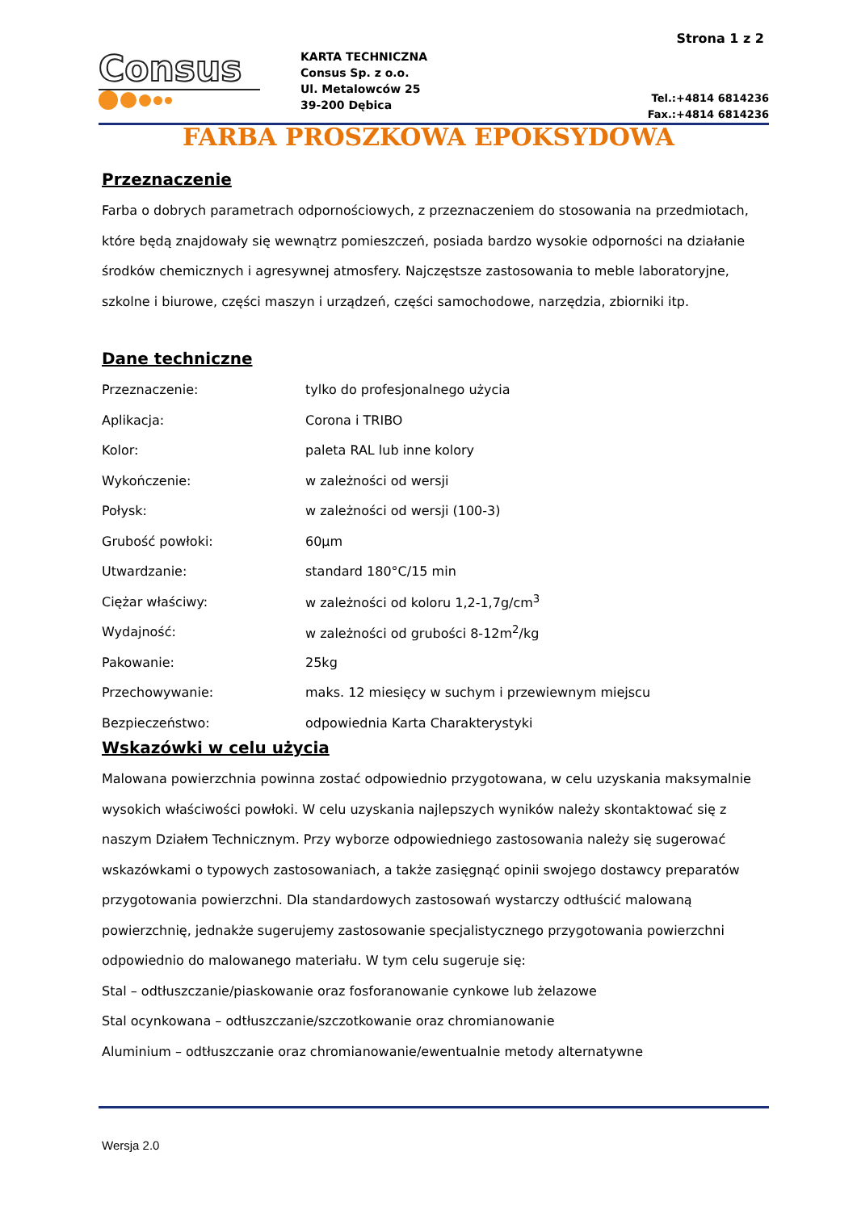Strona 1 z 2
Consus
KARTA TECHNICZNA
Consus Sp. z o.o.
Ul. Metalowców 25
39-200 Dębica
Tel.:+4814 6814236
Fax.:+4814 6814236
FARBA PROSZKOWA EPOKSYDOWA
Przeznaczenie
Farba o dobrych parametrach odpornościowych, z przeznaczeniem do stosowania na przedmiotach, które będą znajdowały się wewnątrz pomieszczeń, posiada bardzo wysokie odporności na działanie środków chemicznych i agresywnej atmosfery. Najczęstsze zastosowania to meble laboratoryjne, szkolne i biurowe, części maszyn i urządzeń, części samochodowe, narzędzia, zbiorniki itp.
Dane techniczne
| Przeznaczenie: | tylko do profesjonalnego użycia |
| Aplikacja: | Corona i TRIBO |
| Kolor: | paleta RAL lub inne kolory |
| Wykończenie: | w zależności od wersji |
| Połysk: | w zależności od wersji (100-3) |
| Grubość powłoki: | 60µm |
| Utwardzanie: | standard 180°C/15 min |
| Ciężar właściwy: | w zależności od koloru 1,2-1,7g/cm<sup>3</sup> |
| Wydajność: | w zależności od grubości 8-12m<sup>2</sup>/kg |
| Pakowanie: | 25kg |
| Przechowywanie: | maks. 12 miesięcy w suchym i przewiewnym miejscu |
| Bezpieczeństwo: | odpowiednia Karta Charakterystyki |
Wskazówki w celu użycia
Malowana powierzchnia powinna zostać odpowiednio przygotowana, w celu uzyskania maksymalnie wysokich właściwości powłoki. W celu uzyskania najlepszych wyników należy skontaktować się z naszym Działem Technicznym. Przy wyborze odpowiedniego zastosowania należy się sugerować wskazówkami o typowych zastosowaniach, a także zasięgnąć opinii swojego dostawcy preparatów przygotowania powierzchni. Dla standardowych zastosowań wystarczy odtłuścić malowaną powierzchnię, jednakże sugerujemy zastosowanie specjalistycznego przygotowania powierzchni odpowiednio do malowanego materiału. W tym celu sugeruje się:
Stal – odtłuszczanie/piaskowanie oraz fosforanowanie cynkowe lub żelazowe
Stal ocynkowana – odtłuszczanie/szczotkowanie oraz chromianowanie
Aluminium – odtłuszczanie oraz chromianowanie/ewentualnie metody alternatywne
Wersja 2.0